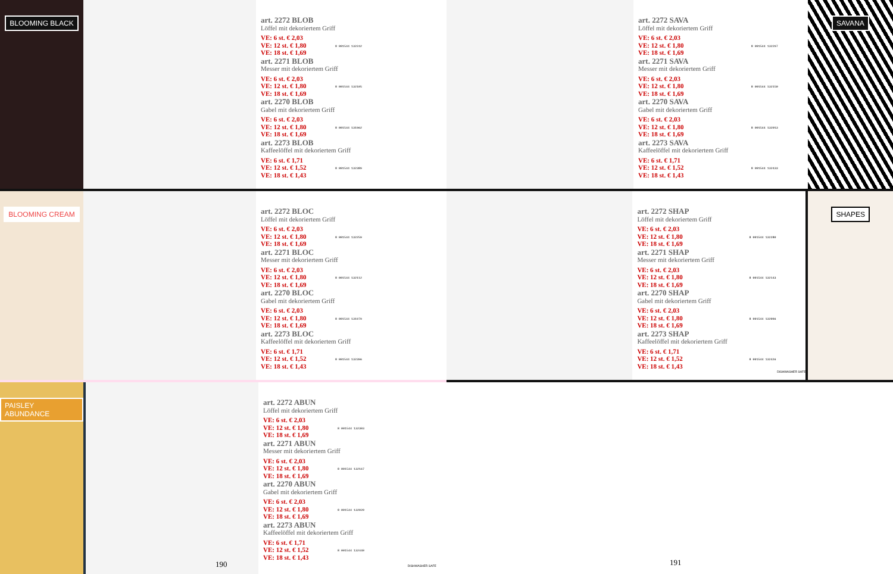BLOOMING BLACK
art. 2272 BLOB
Löffel mit dekoriertem Griff
VE: 6 st. € 2,03
VE: 12 st. € 1,80
VE: 18 st. € 1,69
8 001544 132242
art. 2271 BLOB
Messer mit dekoriertem Griff
VE: 6 st. € 2,03
VE: 12 st. € 1,80
VE: 18 st. € 1,69
8 001544 132105
art. 2270 BLOB
Gabel mit dekoriertem Griff
VE: 6 st. € 2,03
VE: 12 st. € 1,80
VE: 18 st. € 1,69
8 001544 131962
art. 2273 BLOB
Kaffeelöffel mit dekoriertem Griff
VE: 6 st. € 1,71
VE: 12 st. € 1,52
VE: 18 st. € 1,43
8 001544 132389
BLOOMING CREAM
art. 2272 BLOC
Löffel mit dekoriertem Griff
VE: 6 st. € 2,03
VE: 12 st. € 1,80
VE: 18 st. € 1,69
8 001544 132259
art. 2271 BLOC
Messer mit dekoriertem Griff
VE: 6 st. € 2,03
VE: 12 st. € 1,80
VE: 18 st. € 1,69
8 001544 132112
art. 2270 BLOC
Gabel mit dekoriertem Griff
VE: 6 st. € 2,03
VE: 12 st. € 1,80
VE: 18 st. € 1,69
8 001544 131979
art. 2273 BLOC
Kaffeelöffel mit dekoriertem Griff
VE: 6 st. € 1,71
VE: 12 st. € 1,52
VE: 18 st. € 1,43
8 001544 132396
PAISLEY ABUNDANCE
art. 2272 ABUN
Löffel mit dekoriertem Griff
VE: 6 st. € 2,03
VE: 12 st. € 1,80
VE: 18 st. € 1,69
8 001544 132303
art. 2271 ABUN
Messer mit dekoriertem Griff
VE: 6 st. € 2,03
VE: 12 st. € 1,80
VE: 18 st. € 1,69
8 001544 132167
art. 2270 ABUN
Gabel mit dekoriertem Griff
VE: 6 st. € 2,03
VE: 12 st. € 1,80
VE: 18 st. € 1,69
8 001544 132020
art. 2273 ABUN
Kaffeelöffel mit dekoriertem Griff
VE: 6 st. € 1,71
VE: 12 st. € 1,52
VE: 18 st. € 1,43
8 001544 132440
190 DISHWASHER SAFE
art. 2272 SAVA
Löffel mit dekoriertem Griff
VE: 6 st. € 2,03
VE: 12 st. € 1,80
VE: 18 st. € 1,69
8 001544 132297
art. 2271 SAVA
Messer mit dekoriertem Griff
VE: 6 st. € 2,03
VE: 12 st. € 1,80
VE: 18 st. € 1,69
8 001544 132150
art. 2270 SAVA
Gabel mit dekoriertem Griff
VE: 6 st. € 2,03
VE: 12 st. € 1,80
VE: 18 st. € 1,69
8 001544 132013
art. 2273 SAVA
Kaffeelöffel mit dekoriertem Griff
VE: 6 st. € 1,71
VE: 12 st. € 1,52
VE: 18 st. € 1,43
8 001544 132433
SAVANA
art. 2272 SHAP
Löffel mit dekoriertem Griff
VE: 6 st. € 2,03
VE: 12 st. € 1,80
VE: 18 st. € 1,69
8 001544 132280
art. 2271 SHAP
Messer mit dekoriertem Griff
VE: 6 st. € 2,03
VE: 12 st. € 1,80
VE: 18 st. € 1,69
8 001544 132143
art. 2270 SHAP
Gabel mit dekoriertem Griff
VE: 6 st. € 2,03
VE: 12 st. € 1,80
VE: 18 st. € 1,69
8 001544 132006
art. 2273 SHAP
Kaffeelöffel mit dekoriertem Griff
VE: 6 st. € 1,71
VE: 12 st. € 1,52
VE: 18 st. € 1,43
8 001544 132426
DISHWASHER SAFE
SHAPES
191